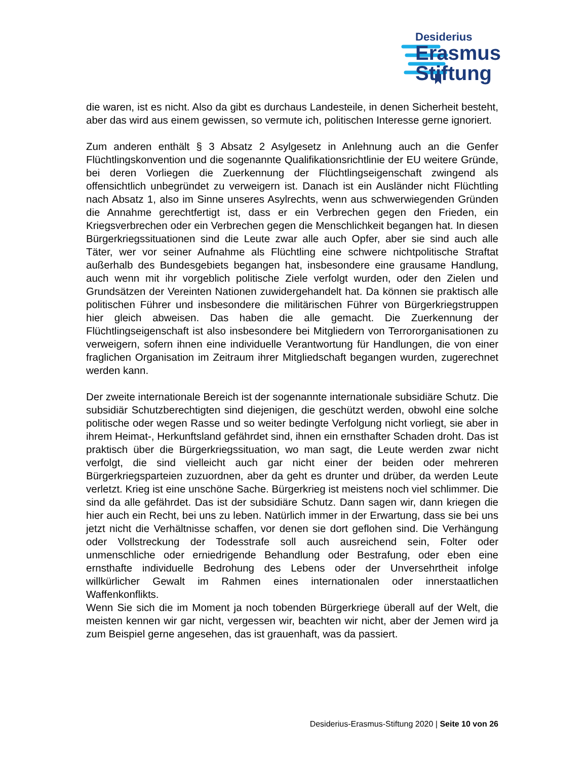Desiderius
Erasmus
Stiftung
die waren, ist es nicht. Also da gibt es durchaus Landesteile, in denen Sicherheit besteht, aber das wird aus einem gewissen, so vermute ich, politischen Interesse gerne ignoriert.
Zum anderen enthält § 3 Absatz 2 Asylgesetz in Anlehnung auch an die Genfer Flüchtlingskonvention und die sogenannte Qualifikationsrichtlinie der EU weitere Gründe, bei deren Vorliegen die Zuerkennung der Flüchtlingseigenschaft zwingend als offensichtlich unbegründet zu verweigern ist. Danach ist ein Ausländer nicht Flüchtling nach Absatz 1, also im Sinne unseres Asylrechts, wenn aus schwerwiegenden Gründen die Annahme gerechtfertigt ist, dass er ein Verbrechen gegen den Frieden, ein Kriegsverbrechen oder ein Verbrechen gegen die Menschlichkeit begangen hat. In diesen Bürgerkriegssituationen sind die Leute zwar alle auch Opfer, aber sie sind auch alle Täter, wer vor seiner Aufnahme als Flüchtling eine schwere nichtpolitische Straftat außerhalb des Bundesgebiets begangen hat, insbesondere eine grausame Handlung, auch wenn mit ihr vorgeblich politische Ziele verfolgt wurden, oder den Zielen und Grundsätzen der Vereinten Nationen zuwidergehandelt hat. Da können sie praktisch alle politischen Führer und insbesondere die militärischen Führer von Bürgerkriegstruppen hier gleich abweisen. Das haben die alle gemacht. Die Zuerkennung der Flüchtlingseigenschaft ist also insbesondere bei Mitgliedern von Terrororganisationen zu verweigern, sofern ihnen eine individuelle Verantwortung für Handlungen, die von einer fraglichen Organisation im Zeitraum ihrer Mitgliedschaft begangen wurden, zugerechnet werden kann.
Der zweite internationale Bereich ist der sogenannte internationale subsidiäre Schutz. Die subsidiär Schutzberechtigten sind diejenigen, die geschützt werden, obwohl eine solche politische oder wegen Rasse und so weiter bedingte Verfolgung nicht vorliegt, sie aber in ihrem Heimat-, Herkunftsland gefährdet sind, ihnen ein ernsthafter Schaden droht. Das ist praktisch über die Bürgerkriegssituation, wo man sagt, die Leute werden zwar nicht verfolgt, die sind vielleicht auch gar nicht einer der beiden oder mehreren Bürgerkriegsparteien zuzuordnen, aber da geht es drunter und drüber, da werden Leute verletzt. Krieg ist eine unschöne Sache. Bürgerkrieg ist meistens noch viel schlimmer. Die sind da alle gefährdet. Das ist der subsidiäre Schutz. Dann sagen wir, dann kriegen die hier auch ein Recht, bei uns zu leben. Natürlich immer in der Erwartung, dass sie bei uns jetzt nicht die Verhältnisse schaffen, vor denen sie dort geflohen sind. Die Verhängung oder Vollstreckung der Todesstrafe soll auch ausreichend sein, Folter oder unmenschliche oder erniedrigende Behandlung oder Bestrafung, oder eben eine ernsthafte individuelle Bedrohung des Lebens oder der Unversehrtheit infolge willkürlicher Gewalt im Rahmen eines internationalen oder innerstaatlichen Waffenkonflikts.
Wenn Sie sich die im Moment ja noch tobenden Bürgerkriege überall auf der Welt, die meisten kennen wir gar nicht, vergessen wir, beachten wir nicht, aber der Jemen wird ja zum Beispiel gerne angesehen, das ist grauenhaft, was da passiert.
Desiderius-Erasmus-Stiftung 2020 | Seite 10 von 26